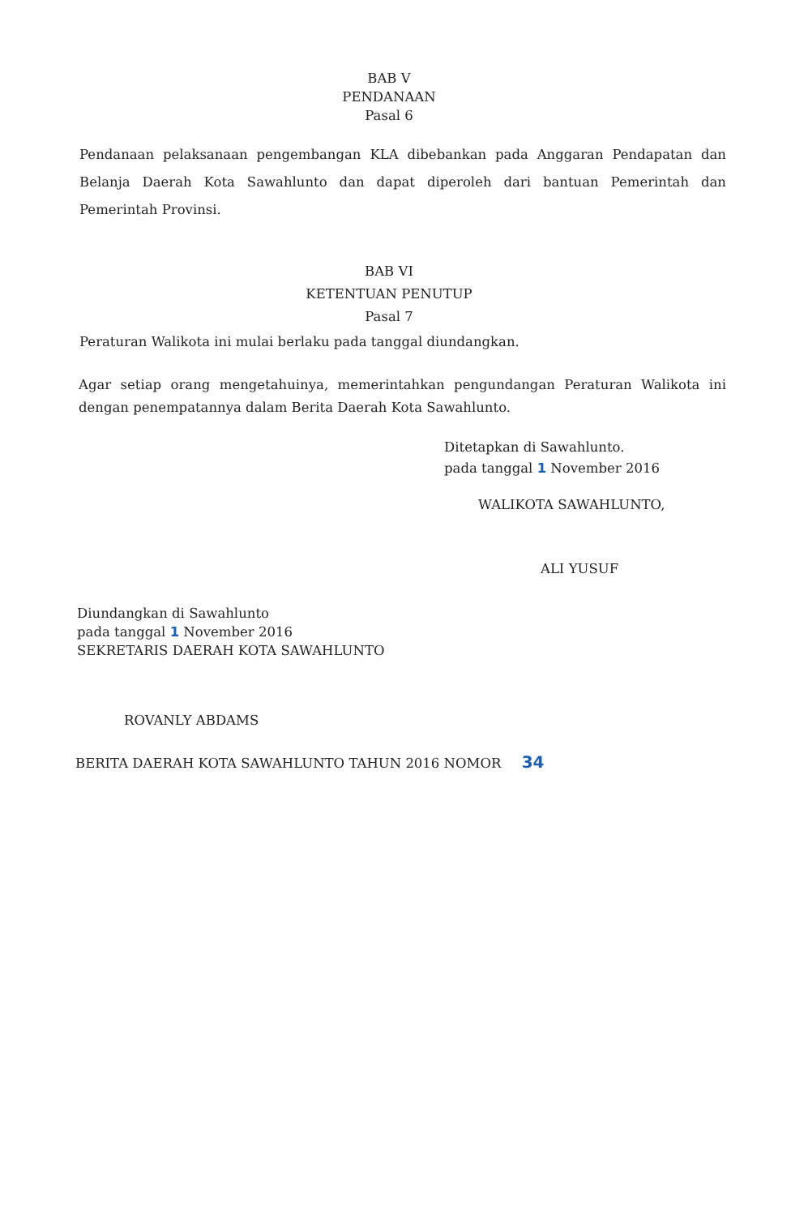BAB V
PENDANAAN
Pasal 6
Pendanaan pelaksanaan pengembangan KLA dibebankan pada Anggaran Pendapatan dan Belanja Daerah Kota Sawahlunto dan dapat diperoleh dari bantuan Pemerintah dan Pemerintah Provinsi.
BAB VI
KETENTUAN PENUTUP
Pasal 7
Peraturan Walikota ini mulai berlaku pada tanggal diundangkan.
Agar setiap orang mengetahuinya, memerintahkan pengundangan Peraturan Walikota ini dengan penempatannya dalam Berita Daerah Kota Sawahlunto.
Ditetapkan di Sawahlunto.
pada tanggal 1 November 2016
WALIKOTA SAWAHLUNTO,
ALI YUSUF
Diundangkan di Sawahlunto
pada tanggal 1 November 2016
SEKRETARIS DAERAH KOTA SAWAHLUNTO
ROVANLY ABDAMS
BERITA DAERAH KOTA SAWAHLUNTO TAHUN 2016 NOMOR 34